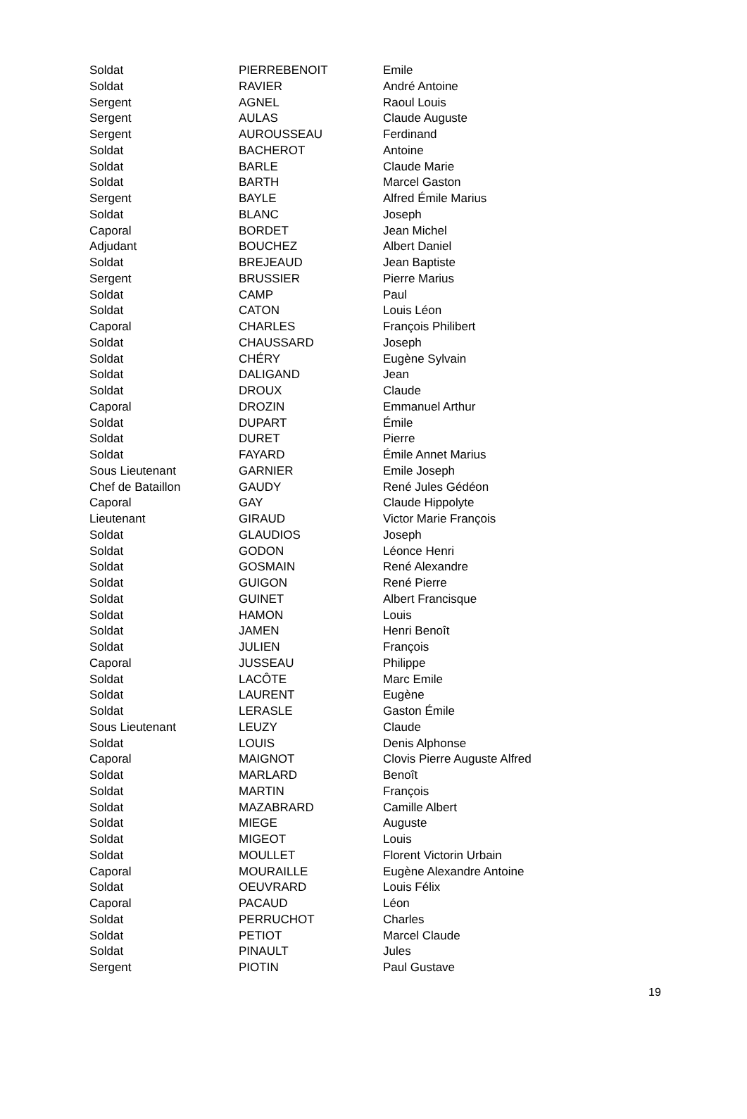| Soldat | PIERREBENOIT | Emile |
| Soldat | RAVIER | André Antoine |
| Sergent | AGNEL | Raoul Louis |
| Sergent | AULAS | Claude Auguste |
| Sergent | AUROUSSEAU | Ferdinand |
| Soldat | BACHEROT | Antoine |
| Soldat | BARLE | Claude Marie |
| Soldat | BARTH | Marcel Gaston |
| Sergent | BAYLE | Alfred Émile Marius |
| Soldat | BLANC | Joseph |
| Caporal | BORDET | Jean Michel |
| Adjudant | BOUCHEZ | Albert Daniel |
| Soldat | BREJEAUD | Jean Baptiste |
| Sergent | BRUSSIER | Pierre Marius |
| Soldat | CAMP | Paul |
| Soldat | CATON | Louis Léon |
| Caporal | CHARLES | François Philibert |
| Soldat | CHAUSSARD | Joseph |
| Soldat | CHÉRY | Eugène Sylvain |
| Soldat | DALIGAND | Jean |
| Soldat | DROUX | Claude |
| Caporal | DROZIN | Emmanuel Arthur |
| Soldat | DUPART | Émile |
| Soldat | DURET | Pierre |
| Soldat | FAYARD | Émile Annet Marius |
| Sous Lieutenant | GARNIER | Emile Joseph |
| Chef de Bataillon | GAUDY | René Jules Gédéon |
| Caporal | GAY | Claude Hippolyte |
| Lieutenant | GIRAUD | Victor Marie François |
| Soldat | GLAUDIOS | Joseph |
| Soldat | GODON | Léonce Henri |
| Soldat | GOSMAIN | René Alexandre |
| Soldat | GUIGON | René Pierre |
| Soldat | GUINET | Albert Francisque |
| Soldat | HAMON | Louis |
| Soldat | JAMEN | Henri Benoît |
| Soldat | JULIEN | François |
| Caporal | JUSSEAU | Philippe |
| Soldat | LACÔTE | Marc Emile |
| Soldat | LAURENT | Eugène |
| Soldat | LERASLE | Gaston Émile |
| Sous Lieutenant | LEUZY | Claude |
| Soldat | LOUIS | Denis Alphonse |
| Caporal | MAIGNOT | Clovis Pierre Auguste Alfred |
| Soldat | MARLARD | Benoît |
| Soldat | MARTIN | François |
| Soldat | MAZABRARD | Camille Albert |
| Soldat | MIEGE | Auguste |
| Soldat | MIGEOT | Louis |
| Soldat | MOULLET | Florent Victorin Urbain |
| Caporal | MOURAILLE | Eugène Alexandre Antoine |
| Soldat | OEUVRARD | Louis Félix |
| Caporal | PACAUD | Léon |
| Soldat | PERRUCHOT | Charles |
| Soldat | PETIOT | Marcel Claude |
| Soldat | PINAULT | Jules |
| Sergent | PIOTIN | Paul Gustave |
19